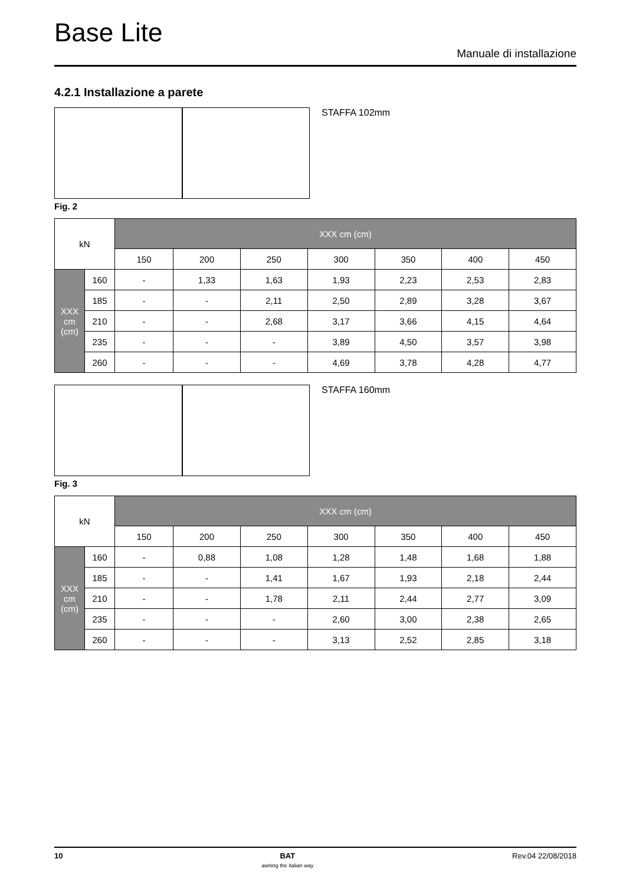Base Lite
Manuale di installazione
4.2.1 Installazione a parete
STAFFA 102mm
Fig. 2
| kN | | XXX cm (cm) | | | | | | |
| --- | --- | --- | --- | --- | --- | --- | --- | --- |
| | | 150 | 200 | 250 | 300 | 350 | 400 | 450 |
| XXX cm (cm) | 160 | - | 1,33 | 1,63 | 1,93 | 2,23 | 2,53 | 2,83 |
| | 185 | - | - | 2,11 | 2,50 | 2,89 | 3,28 | 3,67 |
| | 210 | - | - | 2,68 | 3,17 | 3,66 | 4,15 | 4,64 |
| | 235 | - | - | - | 3,89 | 4,50 | 3,57 | 3,98 |
| | 260 | - | - | - | 4,69 | 3,78 | 4,28 | 4,77 |
STAFFA 160mm
Fig. 3
| kN | | XXX cm (cm) | | | | | | |
| --- | --- | --- | --- | --- | --- | --- | --- | --- |
| | | 150 | 200 | 250 | 300 | 350 | 400 | 450 |
| XXX cm (cm) | 160 | - | 0,88 | 1,08 | 1,28 | 1,48 | 1,68 | 1,88 |
| | 185 | - | - | 1,41 | 1,67 | 1,93 | 2,18 | 2,44 |
| | 210 | - | - | 1,78 | 2,11 | 2,44 | 2,77 | 3,09 |
| | 235 | - | - | - | 2,60 | 3,00 | 2,38 | 2,65 |
| | 260 | - | - | - | 3,13 | 2,52 | 2,85 | 3,18 |
10 BAT
awning the italian way Rev.04 22/08/2018